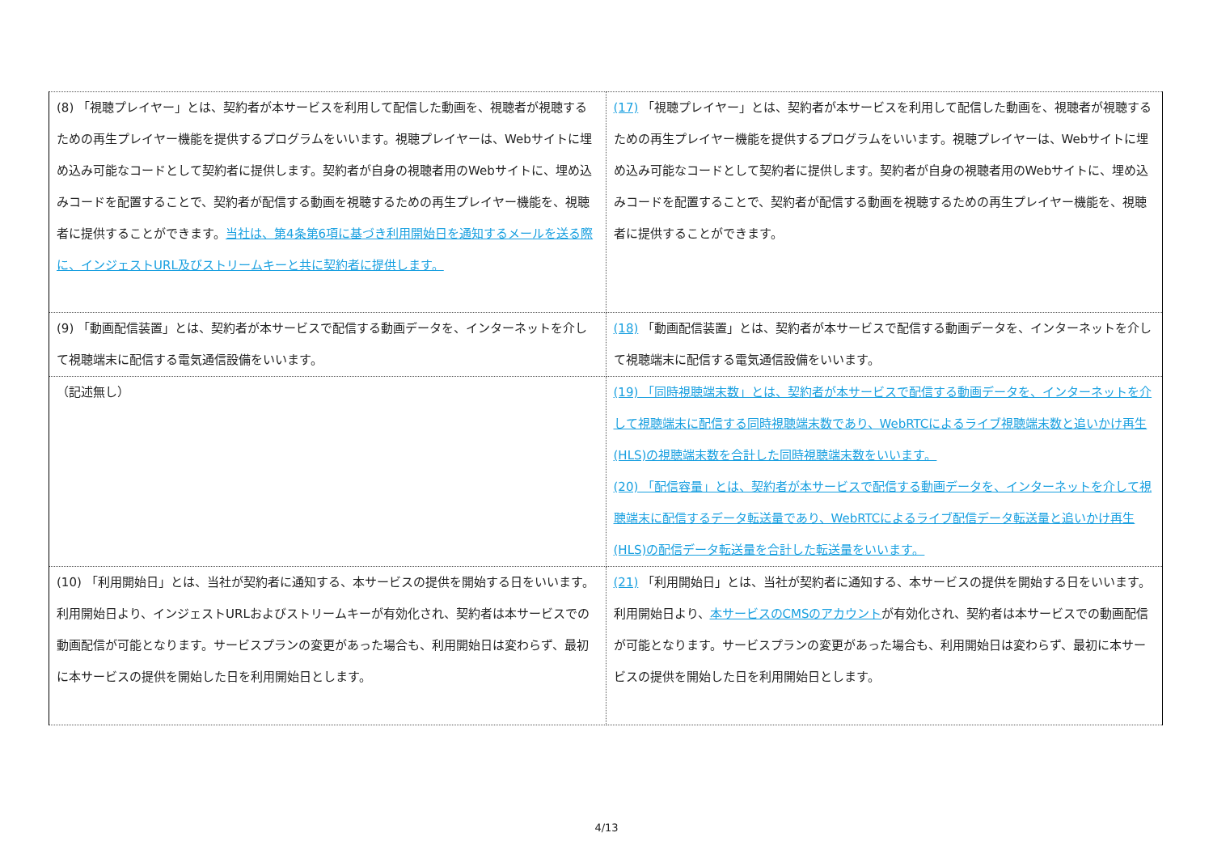| (8) 「視聴プレイヤー」とは、契約者が本サービスを利用して配信した動画を、視聴者が視聴するための再生プレイヤー機能を提供するプログラムをいいます。視聴プレイヤーは、Webサイトに埋め込み可能なコードとして契約者に提供します。契約者が自身の視聴者用のWebサイトに、埋め込みコードを配置することで、契約者が配信する動画を視聴するための再生プレイヤー機能を、視聴者に提供することができます。 当社は、第4条第6項に基づき利用開始日を通知するメールを送る際に、インジェストURL及びストリームキーと共に契約者に提供します。 | (17) 「視聴プレイヤー」とは、契約者が本サービスを利用して配信した動画を、視聴者が視聴するための再生プレイヤー機能を提供するプログラムをいいます。視聴プレイヤーは、Webサイトに埋め込み可能なコードとして契約者に提供します。契約者が自身の視聴者用のWebサイトに、埋め込みコードを配置することで、契約者が配信する動画を視聴するための再生プレイヤー機能を、視聴者に提供することができます。 |
| (9) 「動画配信装置」とは、契約者が本サービスで配信する動画データを、インターネットを介して視聴端末に配信する電気通信設備をいいます。 | (18) 「動画配信装置」とは、契約者が本サービスで配信する動画データを、インターネットを介して視聴端末に配信する電気通信設備をいいます。 |
| （記述無し） | (19) 「同時視聴端末数」とは、契約者が本サービスで配信する動画データを、インターネットを介して視聴端末に配信する同時視聴端末数であり、WebRTCによるライブ視聴端末数と追いかけ再生(HLS)の視聴端末数を合計した同時視聴端末数をいいます。 (20) 「配信容量」とは、契約者が本サービスで配信する動画データを、インターネットを介して視聴端末に配信するデータ転送量であり、WebRTCによるライブ配信データ転送量と追いかけ再生(HLS)の配信データ転送量を合計した転送量をいいます。 |
| (10) 「利用開始日」とは、当社が契約者に通知する、本サービスの提供を開始する日をいいます。利用開始日より、インジェストURLおよびストリームキーが有効化され、契約者は本サービスでの動画配信が可能となります。サービスプランの変更があった場合も、利用開始日は変わらず、最初に本サービスの提供を開始した日を利用開始日とします。 | (21) 「利用開始日」とは、当社が契約者に通知する、本サービスの提供を開始する日をいいます。利用開始日より、 本サービスのCMSのアカウント が有効化され、契約者は本サービスでの動画配信が可能となります。サービスプランの変更があった場合も、利用開始日は変わらず、最初に本サービスの提供を開始した日を利用開始日とします。 |
4/13